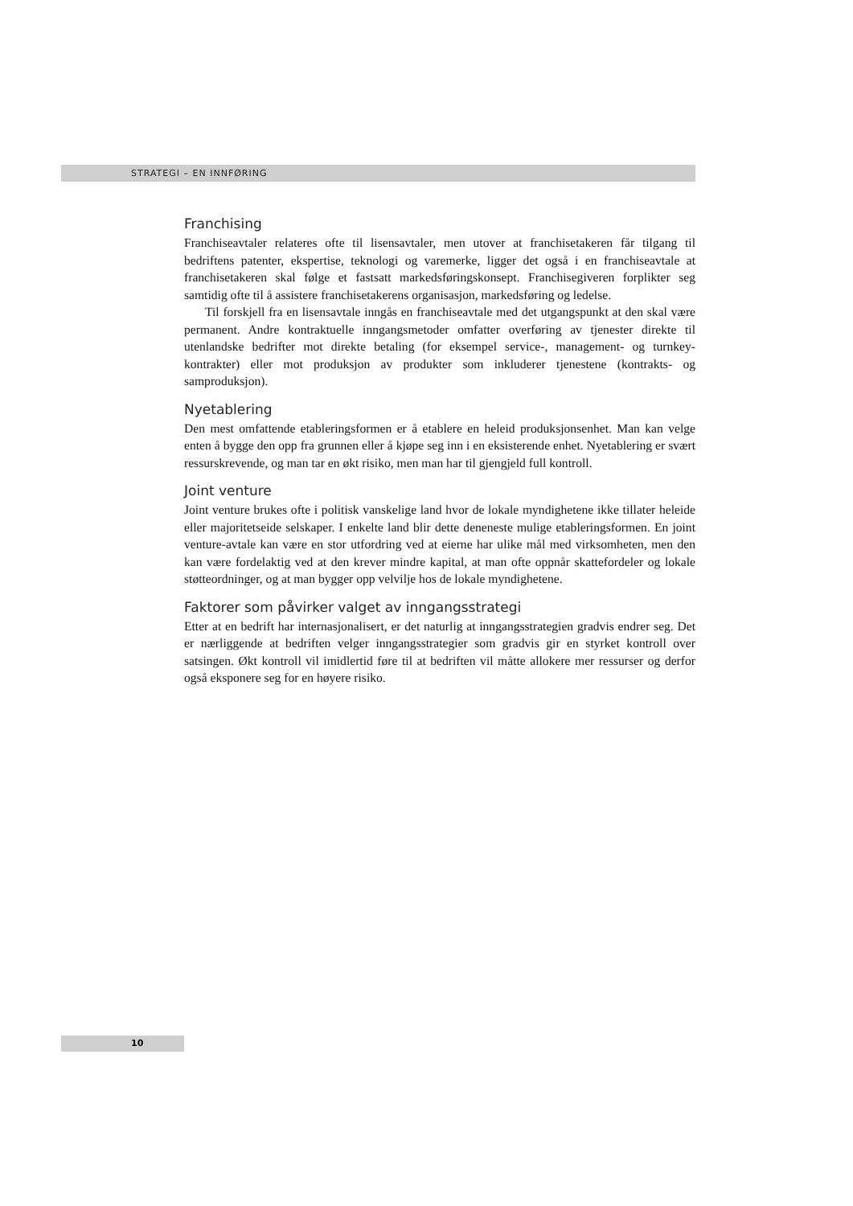STRATEGI – EN INNFØRING
Franchising
Franchiseavtaler relateres ofte til lisensavtaler, men utover at franchisetakeren får tilgang til bedriftens patenter, ekspertise, teknologi og varemerke, ligger det også i en franchiseavtale at franchisetakeren skal følge et fastsatt markedsføringskonsept. Franchisegiveren forplikter seg samtidig ofte til å assistere franchisetakerens organisasjon, markedsføring og ledelse.
Til forskjell fra en lisensavtale inngås en franchiseavtale med det utgangspunkt at den skal være permanent. Andre kontraktuelle inngangsmetoder omfatter overføring av tjenester direkte til utenlandske bedrifter mot direkte betaling (for eksempel service-, management- og turnkey-kontrakter) eller mot produksjon av produkter som inkluderer tjenestene (kontrakts- og samproduksjon).
Nyetablering
Den mest omfattende etableringsformen er å etablere en heleid produksjonsenhet. Man kan velge enten å bygge den opp fra grunnen eller å kjøpe seg inn i en eksisterende enhet. Nyetablering er svært ressurskrevende, og man tar en økt risiko, men man har til gjengjeld full kontroll.
Joint venture
Joint venture brukes ofte i politisk vanskelige land hvor de lokale myndighetene ikke tillater heleide eller majoritetseide selskaper. I enkelte land blir dette deneneste mulige etableringsformen. En joint venture-avtale kan være en stor utfordring ved at eierne har ulike mål med virksomheten, men den kan være fordelaktig ved at den krever mindre kapital, at man ofte oppnår skattefordeler og lokale støtteordninger, og at man bygger opp velvilje hos de lokale myndighetene.
Faktorer som påvirker valget av inngangsstrategi
Etter at en bedrift har internasjonalisert, er det naturlig at inngangsstrategien gradvis endrer seg. Det er nærliggende at bedriften velger inngangsstrategier som gradvis gir en styrket kontroll over satsingen. Økt kontroll vil imidlertid føre til at bedriften vil måtte allokere mer ressurser og derfor også eksponere seg for en høyere risiko.
10